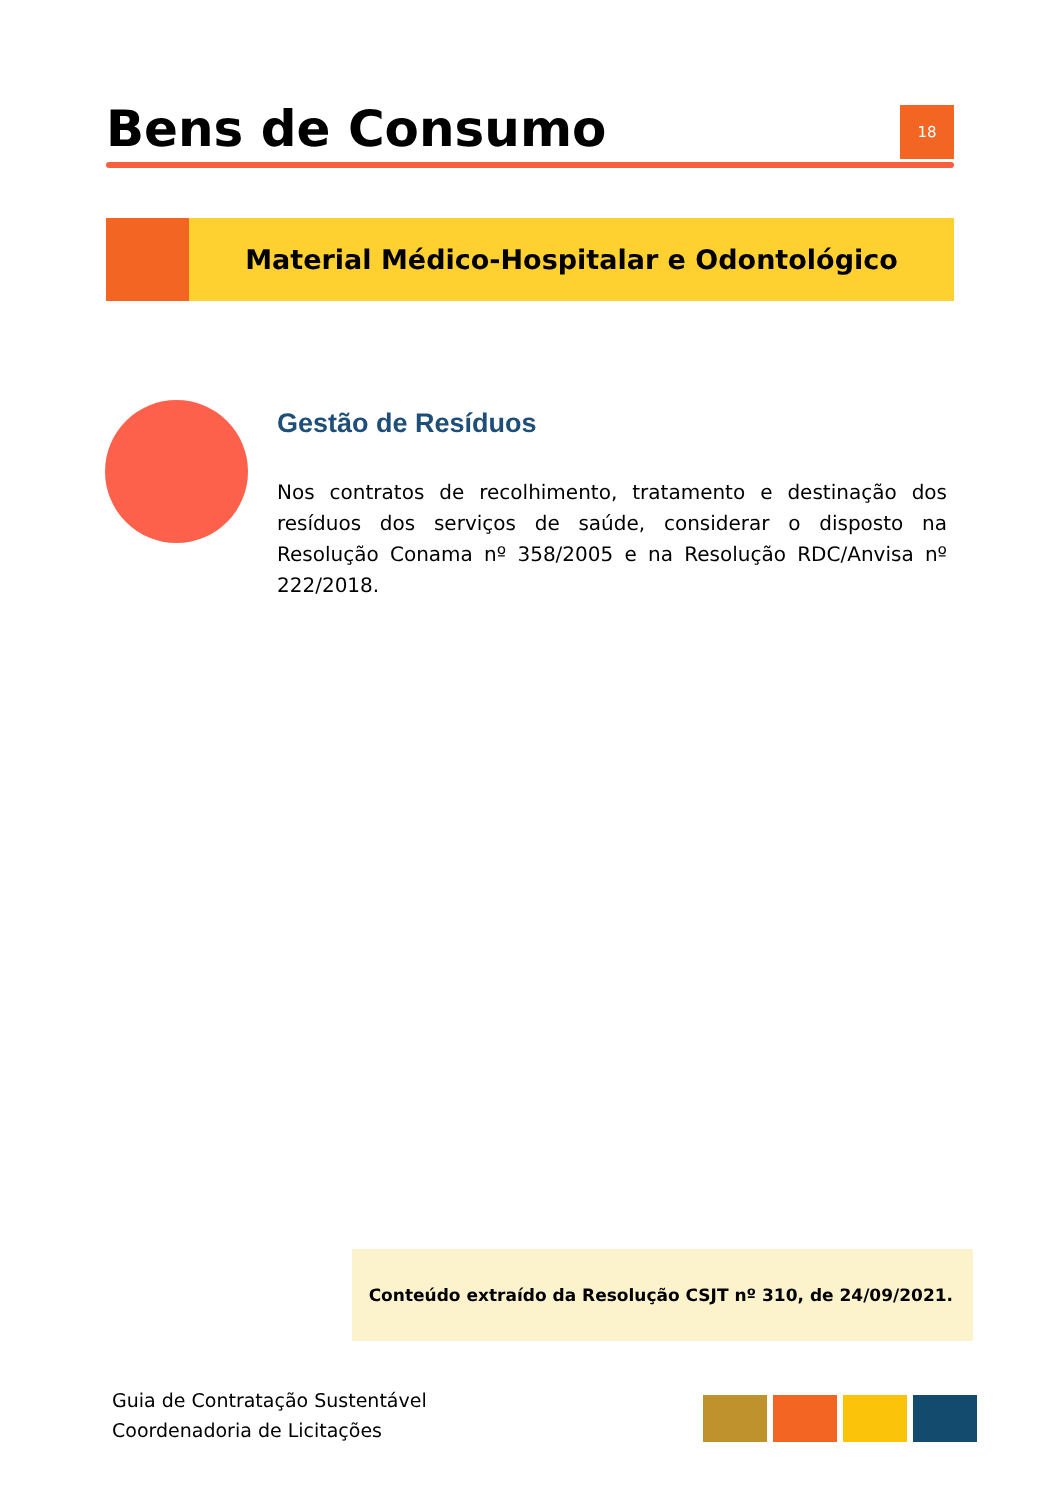Bens de Consumo
18
Material Médico-Hospitalar e Odontológico
Gestão de Resíduos
Nos contratos de recolhimento, tratamento e destinação dos resíduos dos serviços de saúde, considerar o disposto na Resolução Conama nº 358/2005 e na Resolução RDC/Anvisa nº 222/2018.
Conteúdo extraído da Resolução CSJT nº 310, de 24/09/2021.
Guia de Contratação Sustentável
Coordenadoria de Licitações